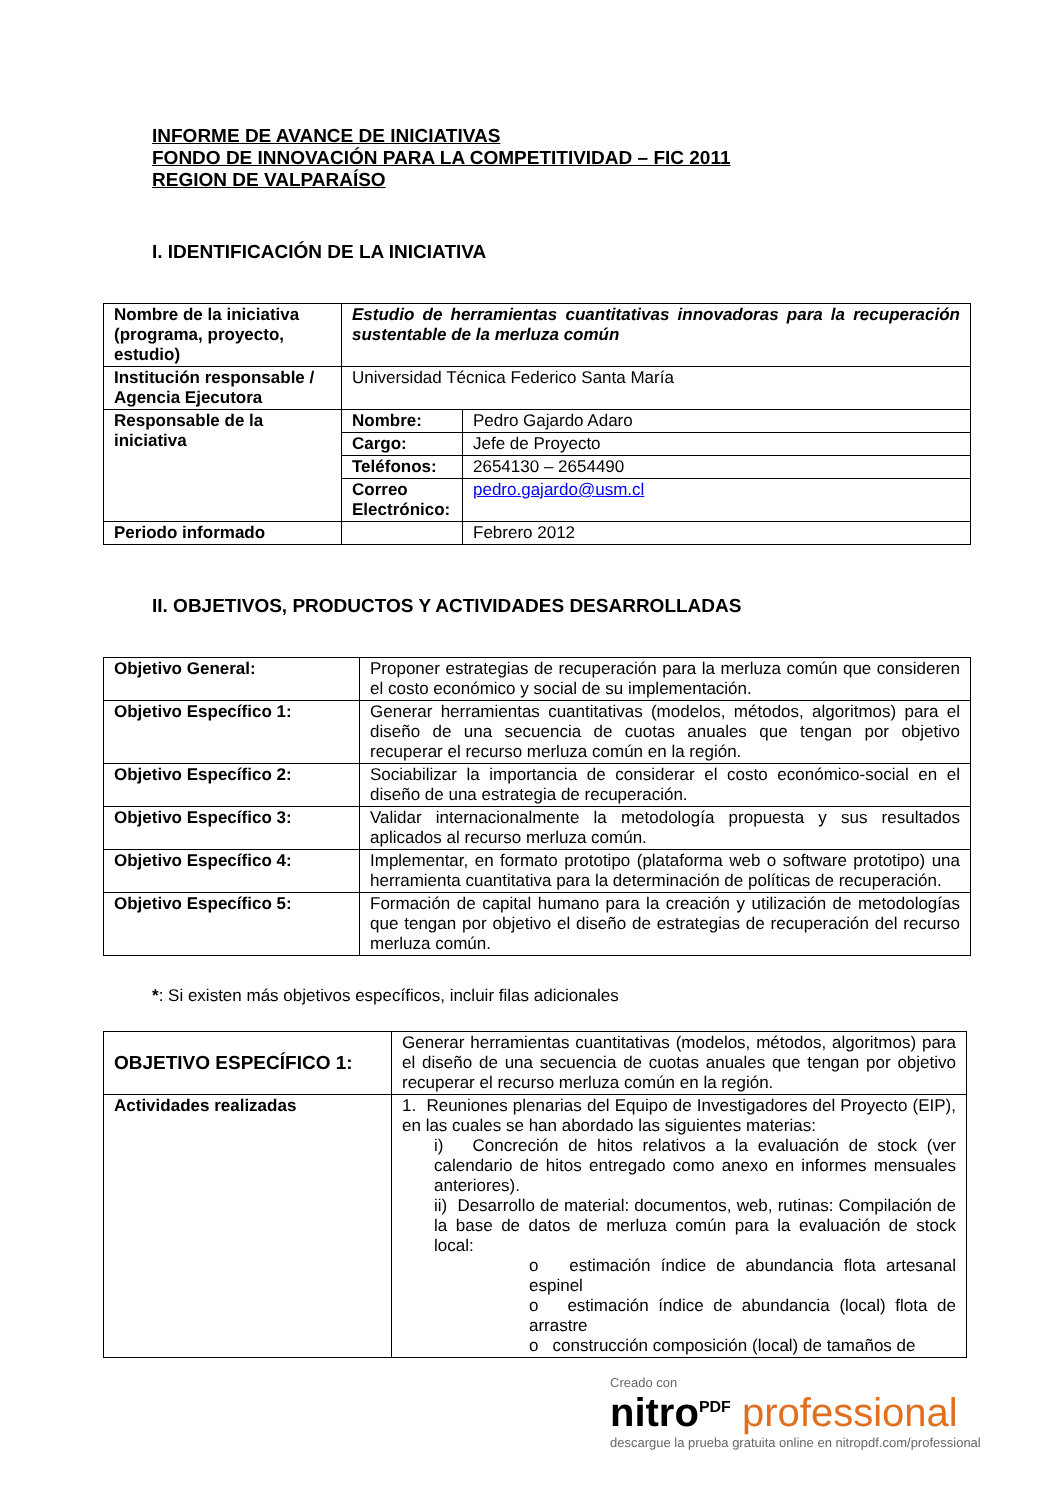INFORME DE AVANCE DE INICIATIVAS
FONDO DE INNOVACIÓN PARA LA COMPETITIVIDAD – FIC 2011
REGION DE VALPARAÍSO
I. IDENTIFICACIÓN DE LA INICIATIVA
| Nombre de la iniciativa (programa, proyecto, estudio) | Estudio de herramientas cuantitativas innovadoras para la recuperación sustentable de la merluza común | |
| Institución responsable / Agencia Ejecutora | Universidad Técnica Federico Santa María | |
| Responsable de la iniciativa | Nombre: | Pedro Gajardo Adaro |
| | Cargo: | Jefe de Proyecto |
| | Teléfonos: | 2654130 – 2654490 |
| | Correo Electrónico: | pedro.gajardo@usm.cl |
| Periodo informado | | Febrero 2012 |
II. OBJETIVOS, PRODUCTOS Y ACTIVIDADES DESARROLLADAS
| Objetivo General: | Proponer estrategias de recuperación para la merluza común que consideren el costo económico y social de su implementación. |
| Objetivo Específico 1: | Generar herramientas cuantitativas (modelos, métodos, algoritmos) para el diseño de una secuencia de cuotas anuales que tengan por objetivo recuperar el recurso merluza común en la región. |
| Objetivo Específico 2: | Sociabilizar la importancia de considerar el costo económico-social en el diseño de una estrategia de recuperación. |
| Objetivo Específico 3: | Validar internacionalmente la metodología propuesta y sus resultados aplicados al recurso merluza común. |
| Objetivo Específico 4: | Implementar, en formato prototipo (plataforma web o software prototipo) una herramienta cuantitativa para la determinación de políticas de recuperación. |
| Objetivo Específico 5: | Formación de capital humano para la creación y utilización de metodologías que tengan por objetivo el diseño de estrategias de recuperación del recurso merluza común. |
*: Si existen más objetivos específicos, incluir filas adicionales
| OBJETIVO ESPECÍFICO 1: | Generar herramientas cuantitativas (modelos, métodos, algoritmos) para el diseño de una secuencia de cuotas anuales que tengan por objetivo recuperar el recurso merluza común en la región. |
| Actividades realizadas | 1. Reuniones plenarias del Equipo de Investigadores del Proyecto (EIP), en las cuales se han abordado las siguientes materias: i) Concreción de hitos relativos a la evaluación de stock (ver calendario de hitos entregado como anexo en informes mensuales anteriores). ii) Desarrollo de material: documentos, web, rutinas: Compilación de la base de datos de merluza común para la evaluación de stock local: o estimación índice de abundancia flota artesanal espinel o estimación índice de abundancia (local) flota de arrastre o construcción composición (local) de tamaños de |
Creado con
nitro<sup>PDF</sup> professional
descargue la prueba gratuita online en nitropdf.com/professional